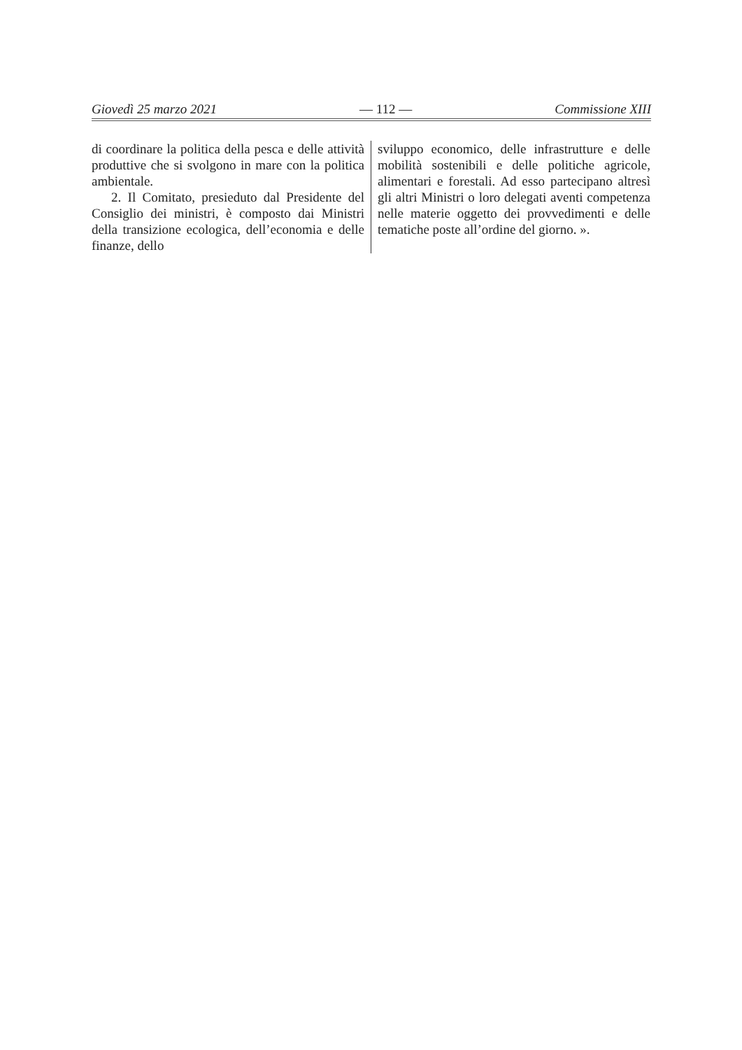Giovedì 25 marzo 2021 — 112 — Commissione XIII
di coordinare la politica della pesca e delle attività produttive che si svolgono in mare con la politica ambientale.
2. Il Comitato, presieduto dal Presidente del Consiglio dei ministri, è composto dai Ministri della transizione ecologica, dell’economia e delle finanze, dello
sviluppo economico, delle infrastrutture e delle mobilità sostenibili e delle politiche agricole, alimentari e forestali. Ad esso partecipano altresì gli altri Ministri o loro delegati aventi competenza nelle materie oggetto dei provvedimenti e delle tematiche poste all’ordine del giorno. ».